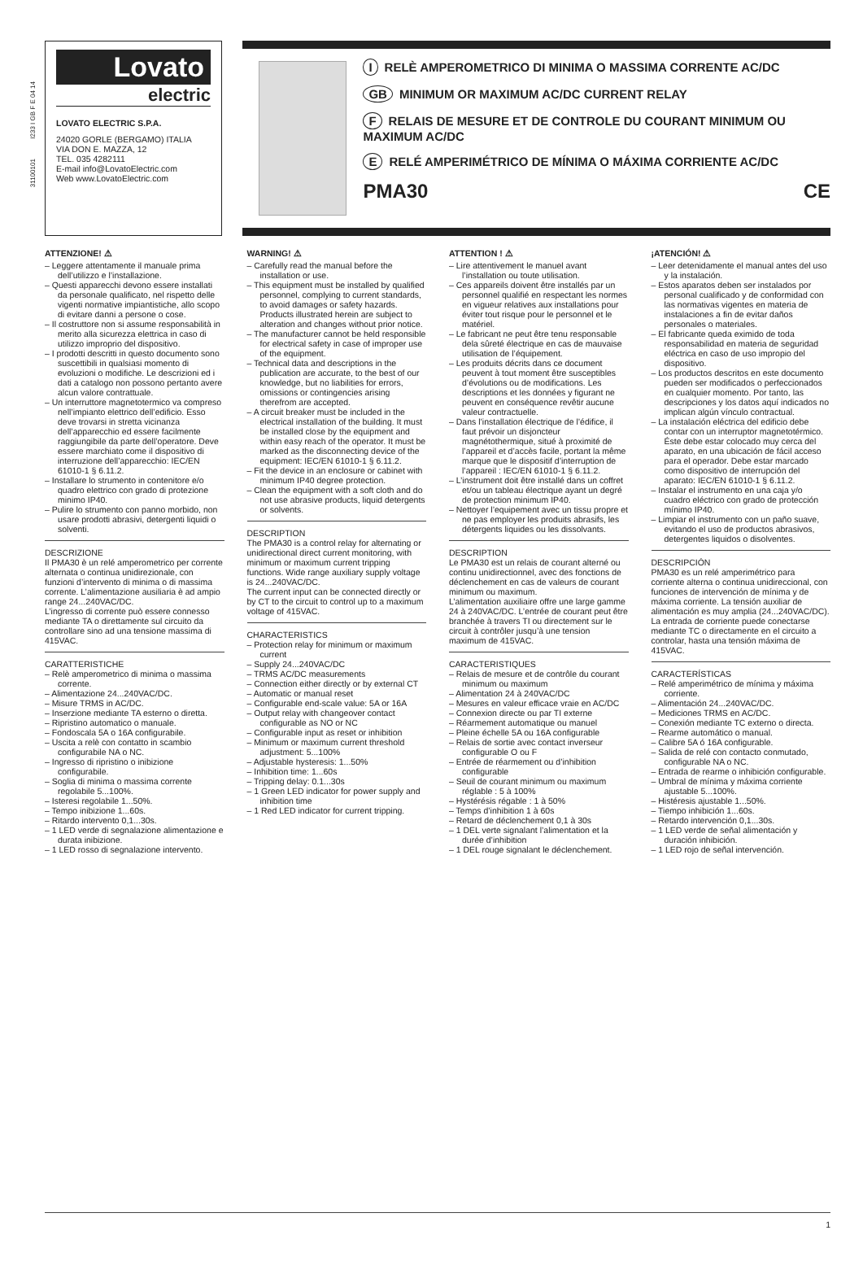31100101 I233 I GB F E 04 14
Lovato
electric
LOVATO ELECTRIC S.P.A.
24020 GORLE (BERGAMO) ITALIA
VIA DON E. MAZZA, 12
TEL. 035 4282111
E-mail info@LovatoElectric.com
Web www.LovatoElectric.com
I RELÈ AMPEROMETRICO DI MINIMA O MASSIMA CORRENTE AC/DC
GB MINIMUM OR MAXIMUM AC/DC CURRENT RELAY
F RELAIS DE MESURE ET DE CONTROLE DU COURANT MINIMUM OU MAXIMUM AC/DC
E RELÉ AMPERIMÉTRICO DE MÍNIMA O MÁXIMA CORRIENTE AC/DC
PMA30 CE
ATTENZIONE! ⚠
– Leggere attentamente il manuale prima dell’utilizzo e l’installazione.
– Questi apparecchi devono essere installati da personale qualificato, nel rispetto delle vigenti normative impiantistiche, allo scopo di evitare danni a persone o cose.
– Il costruttore non si assume responsabilità in merito alla sicurezza elettrica in caso di utilizzo improprio del dispositivo.
– I prodotti descritti in questo documento sono suscettibili in qualsiasi momento di evoluzioni o modifiche. Le descrizioni ed i dati a catalogo non possono pertanto avere alcun valore contrattuale.
– Un interruttore magnetotermico va compreso nell’impianto elettrico dell’edificio. Esso deve trovarsi in stretta vicinanza dell’apparecchio ed essere facilmente raggiungibile da parte dell’operatore. Deve essere marchiato come il dispositivo di interruzione dell’apparecchio: IEC/EN 61010-1 § 6.11.2.
– Installare lo strumento in contenitore e/o quadro elettrico con grado di protezione minimo IP40.
– Pulire lo strumento con panno morbido, non usare prodotti abrasivi, detergenti liquidi o solventi.
DESCRIZIONE
Il PMA30 è un relé amperometrico per corrente alternata o continua unidirezionale, con funzioni d’intervento di minima o di massima corrente. L’alimentazione ausiliaria è ad ampio range 24...240VAC/DC.
L’ingresso di corrente può essere connesso mediante TA o direttamente sul circuito da controllare sino ad una tensione massima di 415VAC.
CARATTERISTICHE
– Relè amperometrico di minima o massima corrente.
– Alimentazione 24...240VAC/DC.
– Misure TRMS in AC/DC.
– Inserzione mediante TA esterno o diretta.
– Ripristino automatico o manuale.
– Fondoscala 5A o 16A configurabile.
– Uscita a relè con contatto in scambio configurabile NA o NC.
– Ingresso di ripristino o inibizione configurabile.
– Soglia di minima o massima corrente regolabile 5...100%.
– Isteresi regolabile 1...50%.
– Tempo inibizione 1...60s.
– Ritardo intervento 0,1...30s.
– 1 LED verde di segnalazione alimentazione e durata inibizione.
– 1 LED rosso di segnalazione intervento.
WARNING! ⚠
– Carefully read the manual before the installation or use.
– This equipment must be installed by qualified personnel, complying to current standards, to avoid damages or safety hazards. Products illustrated herein are subject to alteration and changes without prior notice.
– The manufacturer cannot be held responsible for electrical safety in case of improper use of the equipment.
– Technical data and descriptions in the publication are accurate, to the best of our knowledge, but no liabilities for errors, omissions or contingencies arising therefrom are accepted.
– A circuit breaker must be included in the electrical installation of the building. It must be installed close by the equipment and within easy reach of the operator. It must be marked as the disconnecting device of the equipment: IEC/EN 61010-1 § 6.11.2.
– Fit the device in an enclosure or cabinet with minimum IP40 degree protection.
– Clean the equipment with a soft cloth and do not use abrasive products, liquid detergents or solvents.
DESCRIPTION
The PMA30 is a control relay for alternating or unidirectional direct current monitoring, with minimum or maximum current tripping functions. Wide range auxiliary supply voltage is 24...240VAC/DC.
The current input can be connected directly or by CT to the circuit to control up to a maximum voltage of 415VAC.
CHARACTERISTICS
– Protection relay for minimum or maximum current
– Supply 24...240VAC/DC
– TRMS AC/DC measurements
– Connection either directly or by external CT
– Automatic or manual reset
– Configurable end-scale value: 5A or 16A
– Output relay with changeover contact configurable as NO or NC
– Configurable input as reset or inhibition
– Minimum or maximum current threshold adjustment: 5...100%
– Adjustable hysteresis: 1...50%
– Inhibition time: 1...60s
– Tripping delay: 0.1...30s
– 1 Green LED indicator for power supply and inhibition time
– 1 Red LED indicator for current tripping.
ATTENTION ! ⚠
– Lire attentivement le manuel avant l’installation ou toute utilisation.
– Ces appareils doivent être installés par un personnel qualifié en respectant les normes en vigueur relatives aux installations pour éviter tout risque pour le personnel et le matériel.
– Le fabricant ne peut être tenu responsable dela sûreté électrique en cas de mauvaise utilisation de l’équipement.
– Les produits décrits dans ce document peuvent à tout moment être susceptibles d’évolutions ou de modifications. Les descriptions et les données y figurant ne peuvent en conséquence revêtir aucune valeur contractuelle.
– Dans l’installation électrique de l’édifice, il faut prévoir un disjoncteur magnétothermique, situé à proximité de l’appareil et d’accès facile, portant la même marque que le dispositif d’interruption de l’appareil : IEC/EN 61010-1 § 6.11.2.
– L’instrument doit être installé dans un coffret et/ou un tableau électrique ayant un degré de protection minimum IP40.
– Nettoyer l’equipement avec un tissu propre et ne pas employer les produits abrasifs, les détergents liquides ou les dissolvants.
DESCRIPTION
Le PMA30 est un relais de courant alterné ou continu unidirectionnel, avec des fonctions de déclenchement en cas de valeurs de courant minimum ou maximum.
L’alimentation auxiliaire offre une large gamme 24 à 240VAC/DC. L’entrée de courant peut être branchée à travers TI ou directement sur le circuit à contrôler jusqu’à une tension maximum de 415VAC.
CARACTERISTIQUES
– Relais de mesure et de contrôle du courant minimum ou maximum
– Alimentation 24 à 240VAC/DC
– Mesures en valeur efficace vraie en AC/DC
– Connexion directe ou par TI externe
– Réarmement automatique ou manuel
– Pleine échelle 5A ou 16A configurable
– Relais de sortie avec contact inverseur configurable O ou F
– Entrée de réarmement ou d’inhibition configurable
– Seuil de courant minimum ou maximum réglable : 5 à 100%
– Hystérésis régable : 1 à 50%
– Temps d’inhibition 1 à 60s
– Retard de déclenchement 0,1 à 30s
– 1 DEL verte signalant l’alimentation et la durée d’inhibition
– 1 DEL rouge signalant le déclenchement.
¡ATENCIÓN! ⚠
– Leer detenidamente el manual antes del uso y la instalación.
– Estos aparatos deben ser instalados por personal cualificado y de conformidad con las normativas vigentes en materia de instalaciones a fin de evitar daños personales o materiales.
– El fabricante queda eximido de toda responsabilidad en materia de seguridad eléctrica en caso de uso impropio del dispositivo.
– Los productos descritos en este documento pueden ser modificados o perfeccionados en cualquier momento. Por tanto, las descripciones y los datos aquí indicados no implican algún vínculo contractual.
– La instalación eléctrica del edificio debe contar con un interruptor magnetotérmico. Éste debe estar colocado muy cerca del aparato, en una ubicación de fácil acceso para el operador. Debe estar marcado como dispositivo de interrupción del aparato: IEC/EN 61010-1 § 6.11.2.
– Instalar el instrumento en una caja y/o cuadro eléctrico con grado de protección mínimo IP40.
– Limpiar el instrumento con un paño suave, evitando el uso de productos abrasivos, detergentes liquidos o disolventes.
DESCRIPCIÓN
PMA30 es un relé amperimétrico para corriente alterna o continua unidireccional, con funciones de intervención de mínima y de máxima corriente. La tensión auxiliar de alimentación es muy amplia (24...240VAC/DC). La entrada de corriente puede conectarse mediante TC o directamente en el circuito a controlar, hasta una tensión máxima de 415VAC.
CARACTERÍSTICAS
– Relé amperimétrico de mínima y máxima corriente.
– Alimentación 24...240VAC/DC.
– Mediciones TRMS en AC/DC.
– Conexión mediante TC externo o directa.
– Rearme automático o manual.
– Calibre 5A ó 16A configurable.
– Salida de relé con contacto conmutado, configurable NA o NC.
– Entrada de rearme o inhibición configurable.
– Umbral de mínima y máxima corriente ajustable 5...100%.
– Histéresis ajustable 1...50%.
– Tiempo inhibición 1...60s.
– Retardo intervención 0,1...30s.
– 1 LED verde de señal alimentación y duración inhibición.
– 1 LED rojo de señal intervención.
1